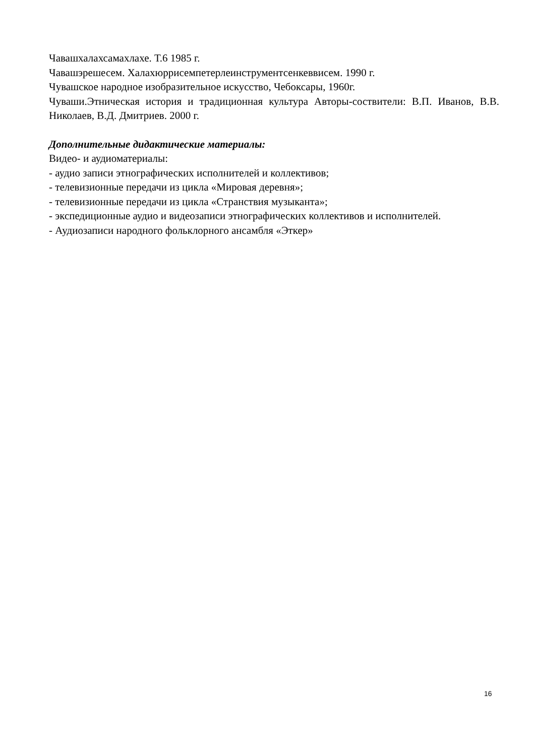Чавашхалахсамахлахе. Т.6 1985 г.
Чавашэрешесем. Халахюррисемпетерлеинструментсенкеввисем. 1990 г.
Чувашское народное изобразительное искусство, Чебоксары, 1960г.
Чуваши.Этническая история и традиционная культура Авторы-соствители: В.П. Иванов, В.В. Николаев, В.Д. Дмитриев. 2000 г.
Дополнительные дидактические материалы:
Видео- и аудиоматериалы:
- аудио записи этнографических исполнителей и коллективов;
- телевизионные передачи из цикла «Мировая деревня»;
- телевизионные передачи из цикла «Странствия музыканта»;
- экспедиционные аудио и видеозаписи этнографических коллективов и исполнителей.
- Аудиозаписи народного фольклорного ансамбля «Эткер»
16